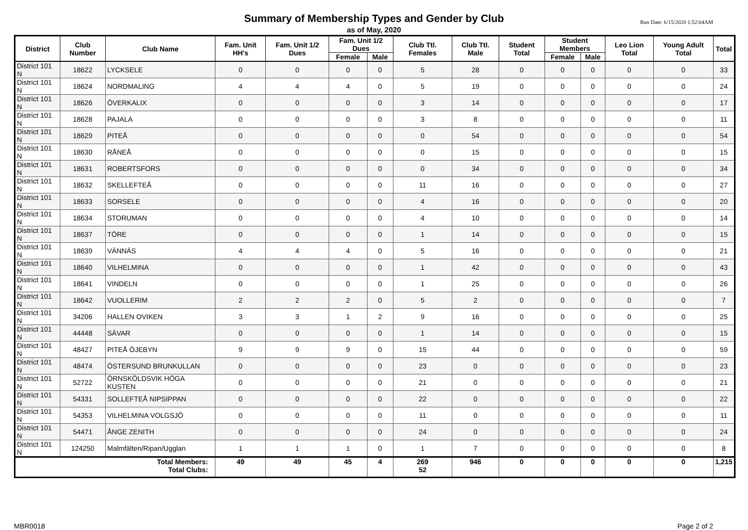Summary of Membership Types and Gender by Club
as of May, 2020
Run Date: 6/15/2020 1:52:04AM
| District | Club Number | Club Name | Fam. Unit HH's | Fam. Unit 1/2 Dues | Fam. Unit 1/2 Dues | | Club Ttl. Females | Club Ttl. Male | Student Total | Student Members | | Leo Lion Total | Young Adult Total | Total |
| --- | --- | --- | --- | --- | --- | --- | --- | --- | --- | --- | --- | --- | --- | --- |
| | | | | | Female | Male | | | | Female | Male | | | |
| District 101 N | 18622 | LYCKSELE | 0 | 0 | 0 | 0 | 5 | 28 | 0 | 0 | 0 | 0 | 0 | 33 |
| District 101 N | 18624 | NORDMALING | 4 | 4 | 4 | 0 | 5 | 19 | 0 | 0 | 0 | 0 | 0 | 24 |
| District 101 N | 18626 | ÖVERKALIX | 0 | 0 | 0 | 0 | 3 | 14 | 0 | 0 | 0 | 0 | 0 | 17 |
| District 101 N | 18628 | PAJALA | 0 | 0 | 0 | 0 | 3 | 8 | 0 | 0 | 0 | 0 | 0 | 11 |
| District 101 N | 18629 | PITEÅ | 0 | 0 | 0 | 0 | 0 | 54 | 0 | 0 | 0 | 0 | 0 | 54 |
| District 101 N | 18630 | RÅNEÅ | 0 | 0 | 0 | 0 | 0 | 15 | 0 | 0 | 0 | 0 | 0 | 15 |
| District 101 N | 18631 | ROBERTSFORS | 0 | 0 | 0 | 0 | 0 | 34 | 0 | 0 | 0 | 0 | 0 | 34 |
| District 101 N | 18632 | SKELLEFTEÅ | 0 | 0 | 0 | 0 | 11 | 16 | 0 | 0 | 0 | 0 | 0 | 27 |
| District 101 N | 18633 | SORSELE | 0 | 0 | 0 | 0 | 4 | 16 | 0 | 0 | 0 | 0 | 0 | 20 |
| District 101 N | 18634 | STORUMAN | 0 | 0 | 0 | 0 | 4 | 10 | 0 | 0 | 0 | 0 | 0 | 14 |
| District 101 N | 18637 | TÖRE | 0 | 0 | 0 | 0 | 1 | 14 | 0 | 0 | 0 | 0 | 0 | 15 |
| District 101 N | 18639 | VÄNNÄS | 4 | 4 | 4 | 0 | 5 | 16 | 0 | 0 | 0 | 0 | 0 | 21 |
| District 101 N | 18640 | VILHELMINA | 0 | 0 | 0 | 0 | 1 | 42 | 0 | 0 | 0 | 0 | 0 | 43 |
| District 101 N | 18641 | VINDELN | 0 | 0 | 0 | 0 | 1 | 25 | 0 | 0 | 0 | 0 | 0 | 26 |
| District 101 N | 18642 | VUOLLERIM | 2 | 2 | 2 | 0 | 5 | 2 | 0 | 0 | 0 | 0 | 0 | 7 |
| District 101 N | 34206 | HALLEN OVIKEN | 3 | 3 | 1 | 2 | 9 | 16 | 0 | 0 | 0 | 0 | 0 | 25 |
| District 101 N | 44448 | SÄVAR | 0 | 0 | 0 | 0 | 1 | 14 | 0 | 0 | 0 | 0 | 0 | 15 |
| District 101 N | 48427 | PITEÅ ÖJEBYN | 9 | 9 | 9 | 0 | 15 | 44 | 0 | 0 | 0 | 0 | 0 | 59 |
| District 101 N | 48474 | ÖSTERSUND BRUNKULLAN | 0 | 0 | 0 | 0 | 23 | 0 | 0 | 0 | 0 | 0 | 0 | 23 |
| District 101 N | 52722 | ÖRNSKÖLDSVIK HÖGA KUSTEN | 0 | 0 | 0 | 0 | 21 | 0 | 0 | 0 | 0 | 0 | 0 | 21 |
| District 101 N | 54331 | SOLLEFTEÅ NIPSIPPAN | 0 | 0 | 0 | 0 | 22 | 0 | 0 | 0 | 0 | 0 | 0 | 22 |
| District 101 N | 54353 | VILHELMINA VOLGSJÖ | 0 | 0 | 0 | 0 | 11 | 0 | 0 | 0 | 0 | 0 | 0 | 11 |
| District 101 N | 54471 | ÅNGE ZENITH | 0 | 0 | 0 | 0 | 24 | 0 | 0 | 0 | 0 | 0 | 0 | 24 |
| District 101 N | 124250 | Malmfälten/Ripan/Ugglan | 1 | 1 | 1 | 0 | 1 | 7 | 0 | 0 | 0 | 0 | 0 | 8 |
| Total Members: Total Clubs: | | | 49 | 49 | 45 | 4 | 269 52 | 946 | 0 | 0 | 0 | 0 | 0 | 1,215 |
MBR0018 Page 2 of 2